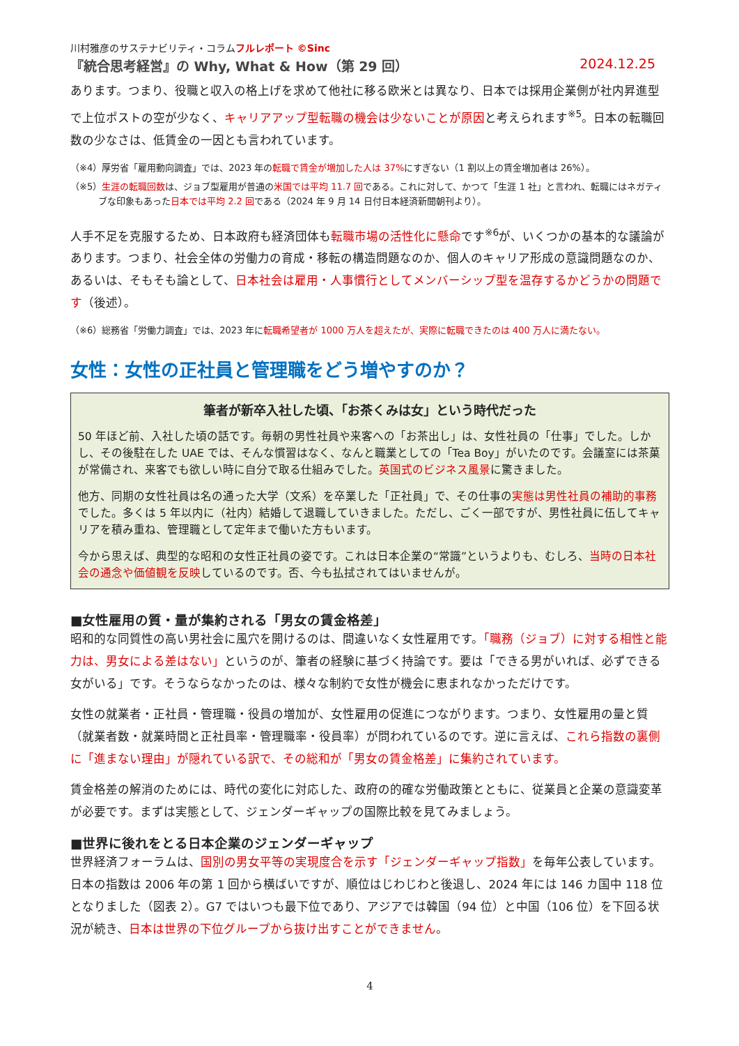川村雅彦のサステナビリティ・コラムフルレポート ©Sinc
『統合思考経営』の Why, What & How（第 29 回） 2024.12.25
あります。つまり、役職と収入の格上げを求めて他社に移る欧米とは異なり、日本では採用企業側が社内昇進型で上位ポストの空が少なく、キャリアアップ型転職の機会は少ないことが原因と考えられます<sup>※5</sup>。日本の転職回数の少なさは、低賃金の一因とも言われています。
（※4）厚労省「雇用動向調査」では、2023 年の転職で賃金が増加した人は 37% にすぎない（1 割以上の賃金増加者は 26%）。
（※5）生涯の転職回数は、ジョブ型雇用が普通の米国では平均 11.7 回である。これに対して、かつて「生涯 1 社」と言われ、転職にはネガティブな印象もあった日本では平均 2.2 回である（2024 年 9 月 14 日付日本経済新聞朝刊より）。
人手不足を克服するため、日本政府も経済団体も転職市場の活性化に懸命です<sup>※6</sup>が、いくつかの基本的な議論があります。つまり、社会全体の労働力の育成・移転の構造問題なのか、個人のキャリア形成の意識問題なのか、あるいは、そもそも論として、日本社会は雇用・人事慣行としてメンバーシップ型を温存するかどうかの問題です（後述）。
（※6）総務省「労働力調査」では、2023 年に転職希望者が 1000 万人を超えたが、実際に転職できたのは 400 万人に満たない。
女性：女性の正社員と管理職をどう増やすのか？
筆者が新卒入社した頃、「お茶くみは女」という時代だった
50 年ほど前、入社した頃の話です。毎朝の男性社員や来客への「お茶出し」は、女性社員の「仕事」でした。しかし、その後駐在した UAE では、そんな慣習はなく、なんと職業としての「Tea Boy」がいたのです。会議室には茶菓が常備され、来客でも欲しい時に自分で取る仕組みでした。英国式のビジネス風景に驚きました。
他方、同期の女性社員は名の通った大学（文系）を卒業した「正社員」で、その仕事の実態は男性社員の補助的事務でした。多くは 5 年以内に（社内）結婚して退職していきました。ただし、ごく一部ですが、男性社員に伍してキャリアを積み重ね、管理職として定年まで働いた方もいます。
今から思えば、典型的な昭和の女性正社員の姿です。これは日本企業の“常識”というよりも、むしろ、当時の日本社会の通念や価値観を反映しているのです。否、今も払拭されてはいませんが。
■女性雇用の質・量が集約される「男女の賃金格差」
昭和的な同質性の高い男社会に風穴を開けるのは、間違いなく女性雇用です。「職務（ジョブ）に対する相性と能力は、男女による差はない」というのが、筆者の経験に基づく持論です。要は「できる男がいれば、必ずできる女がいる」です。そうならなかったのは、様々な制約で女性が機会に恵まれなかっただけです。
女性の就業者・正社員・管理職・役員の増加が、女性雇用の促進につながります。つまり、女性雇用の量と質（就業者数・就業時間と正社員率・管理職率・役員率）が問われているのです。逆に言えば、これら指数の裏側に「進まない理由」が隠れている訳で、その総和が「男女の賃金格差」に集約されています。
賃金格差の解消のためには、時代の変化に対応した、政府の的確な労働政策とともに、従業員と企業の意識変革が必要です。まずは実態として、ジェンダーギャップの国際比較を見てみましょう。
■世界に後れをとる日本企業のジェンダーギャップ
世界経済フォーラムは、国別の男女平等の実現度合を示す「ジェンダーギャップ指数」を毎年公表しています。日本の指数は 2006 年の第 1 回から横ばいですが、順位はじわじわと後退し、2024 年には 146 カ国中 118 位となりました（図表 2）。G7 ではいつも最下位であり、アジアでは韓国（94 位）と中国（106 位）を下回る状況が続き、日本は世界の下位グループから抜け出すことができません。
4